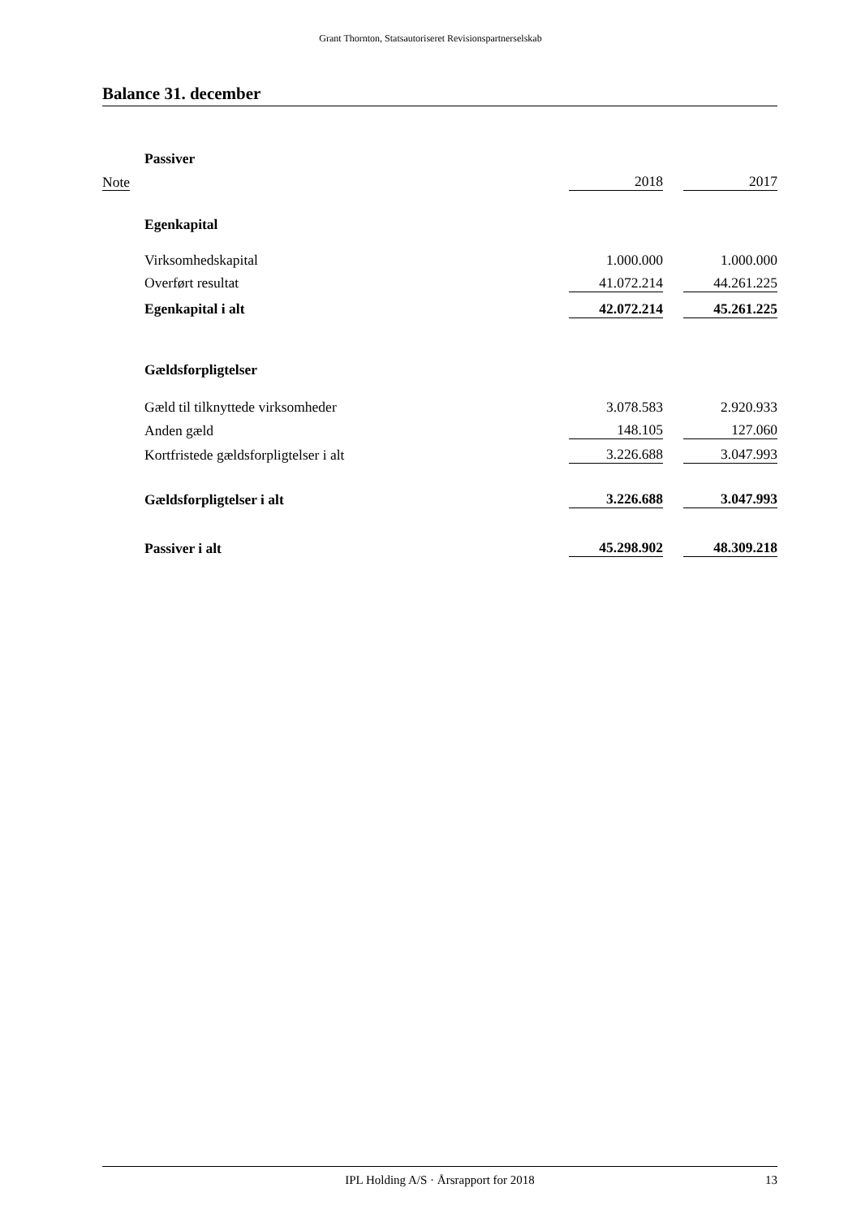Grant Thornton, Statsautoriseret Revisionspartnerselskab
Balance 31. december
| | Passiver | | | |
| Note | | 2018 | | 2017 |
| | Egenkapital | | | |
| | Virksomhedskapital | 1.000.000 | | 1.000.000 |
| | Overført resultat | 41.072.214 | | 44.261.225 |
| | Egenkapital i alt | 42.072.214 | | 45.261.225 |
| | Gældsforpligtelser | | | |
| | Gæld til tilknyttede virksomheder | 3.078.583 | | 2.920.933 |
| | Anden gæld | 148.105 | | 127.060 |
| | Kortfristede gældsforpligtelser i alt | 3.226.688 | | 3.047.993 |
| | Gældsforpligtelser i alt | 3.226.688 | | 3.047.993 |
| | Passiver i alt | 45.298.902 | | 48.309.218 |
IPL Holding A/S · Årsrapport for 2018 13